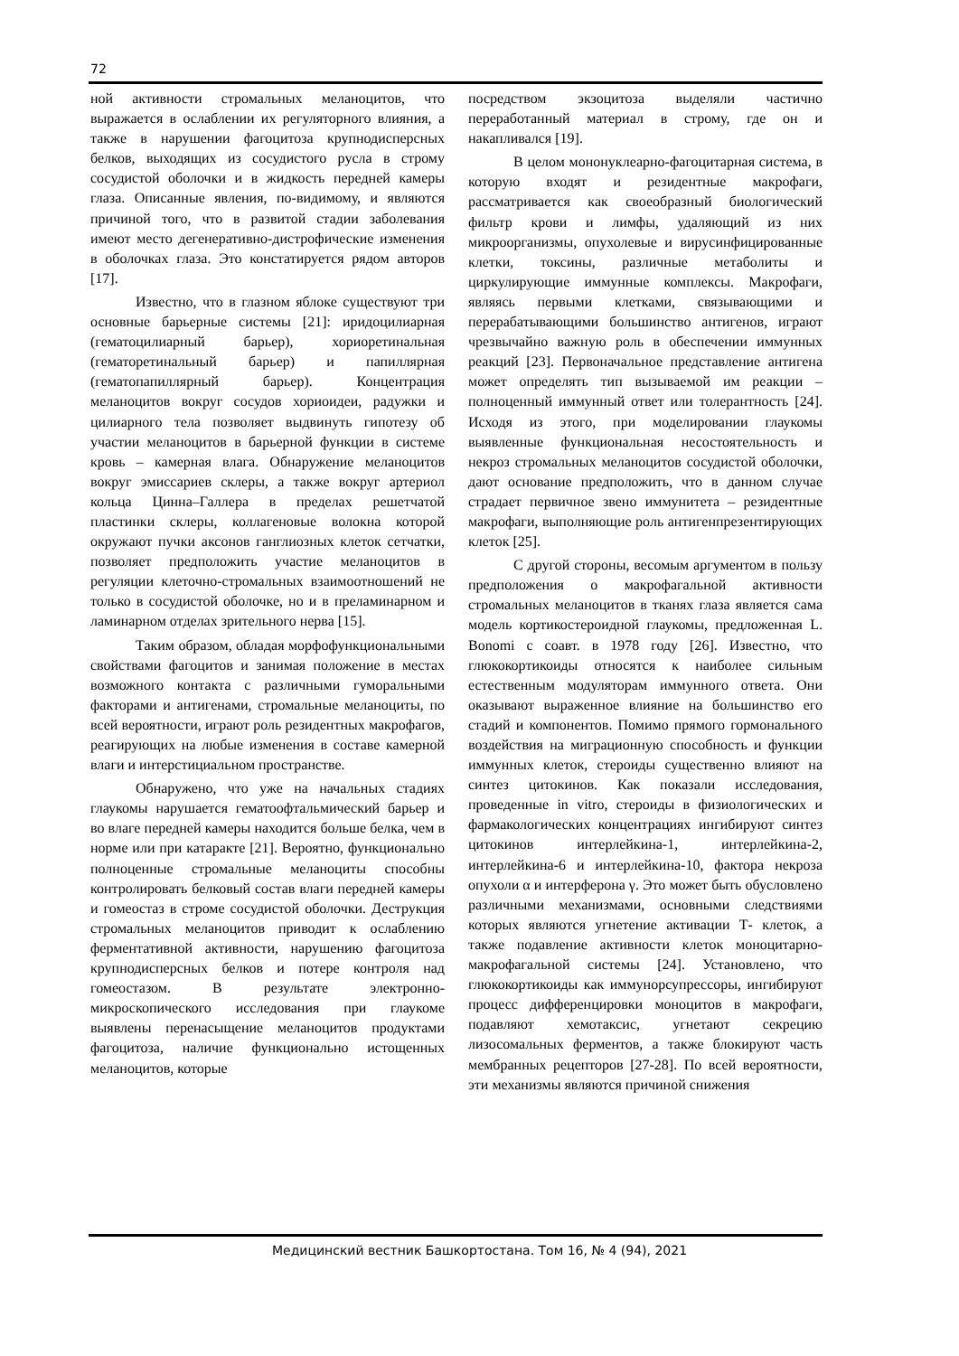72
ной активности стромальных меланоцитов, что выражается в ослаблении их регуляторного влияния, а также в нарушении фагоцитоза крупнодисперсных белков, выходящих из сосудистого русла в строму сосудистой оболочки и в жидкость передней камеры глаза. Описанные явления, по-видимому, и являются причиной того, что в развитой стадии заболевания имеют место дегенеративно-дистрофические изменения в оболочках глаза. Это констатируется рядом авторов [17].
Известно, что в глазном яблоке существуют три основные барьерные системы [21]: иридоцилиарная (гематоцилиарный барьер), хориоретинальная (гематоретинальный барьер) и папиллярная (гематопапиллярный барьер). Концентрация меланоцитов вокруг сосудов хориоидеи, радужки и цилиарного тела позволяет выдвинуть гипотезу об участии меланоцитов в барьерной функции в системе кровь – камерная влага. Обнаружение меланоцитов вокруг эмиссариев склеры, а также вокруг артериол кольца Цинна–Галлера в пределах решетчатой пластинки склеры, коллагеновые волокна которой окружают пучки аксонов ганглиозных клеток сетчатки, позволяет предположить участие меланоцитов в регуляции клеточно-стромальных взаимоотношений не только в сосудистой оболочке, но и в преламинарном и ламинарном отделах зрительного нерва [15].
Таким образом, обладая морфофункциональными свойствами фагоцитов и занимая положение в местах возможного контакта с различными гуморальными факторами и антигенами, стромальные меланоциты, по всей вероятности, играют роль резидентных макрофагов, реагирующих на любые изменения в составе камерной влаги и интерстициальном пространстве.
Обнаружено, что уже на начальных стадиях глаукомы нарушается гематоофтальмический барьер и во влаге передней камеры находится больше белка, чем в норме или при катаракте [21]. Вероятно, функционально полноценные стромальные меланоциты способны контролировать белковый состав влаги передней камеры и гомеостаз в строме сосудистой оболочки. Деструкция стромальных меланоцитов приводит к ослаблению ферментативной активности, нарушению фагоцитоза крупнодисперсных белков и потере контроля над гомеостазом. В результате электронно-микроскопического исследования при глаукоме выявлены перенасыщение меланоцитов продуктами фагоцитоза, наличие функционально истощенных меланоцитов, которые
посредством экзоцитоза выделяли частично переработанный материал в строму, где он и накапливался [19].
В целом мононуклеарно-фагоцитарная система, в которую входят и резидентные макрофаги, рассматривается как своеобразный биологический фильтр крови и лимфы, удаляющий из них микроорганизмы, опухолевые и вирусинфицированные клетки, токсины, различные метаболиты и циркулирующие иммунные комплексы. Макрофаги, являясь первыми клетками, связывающими и перерабатывающими большинство антигенов, играют чрезвычайно важную роль в обеспечении иммунных реакций [23]. Первоначальное представление антигена может определять тип вызываемой им реакции – полноценный иммунный ответ или толерантность [24]. Исходя из этого, при моделировании глаукомы выявленные функциональная несостоятельность и некроз стромальных меланоцитов сосудистой оболочки, дают основание предположить, что в данном случае страдает первичное звено иммунитета – резидентные макрофаги, выполняющие роль антигенпрезентирующих клеток [25].
С другой стороны, весомым аргументом в пользу предположения о макрофагальной активности стромальных меланоцитов в тканях глаза является сама модель кортикостероидной глаукомы, предложенная L. Bonomi с соавт. в 1978 году [26]. Известно, что глюкокортикоиды относятся к наиболее сильным естественным модуляторам иммунного ответа. Они оказывают выраженное влияние на большинство его стадий и компонентов. Помимо прямого гормонального воздействия на миграционную способность и функции иммунных клеток, стероиды существенно влияют на синтез цитокинов. Как показали исследования, проведенные in vitro, стероиды в физиологических и фармакологических концентрациях ингибируют синтез цитокинов интерлейкина-1, интерлейкина-2, интерлейкина-6 и интерлейкина-10, фактора некроза опухоли α и интерферона γ. Это может быть обусловлено различными механизмами, основными следствиями которых являются угнетение активации Т- клеток, а также подавление активности клеток моноцитарно-макрофагальной системы [24]. Установлено, что глюкокортикоиды как иммунорсупрессоры, ингибируют процесс дифференцировки моноцитов в макрофаги, подавляют хемотаксис, угнетают секрецию лизосомальных ферментов, а также блокируют часть мембранных рецепторов [27-28]. По всей вероятности, эти механизмы являются причиной снижения
Медицинский вестник Башкортостана. Том 16, № 4 (94), 2021